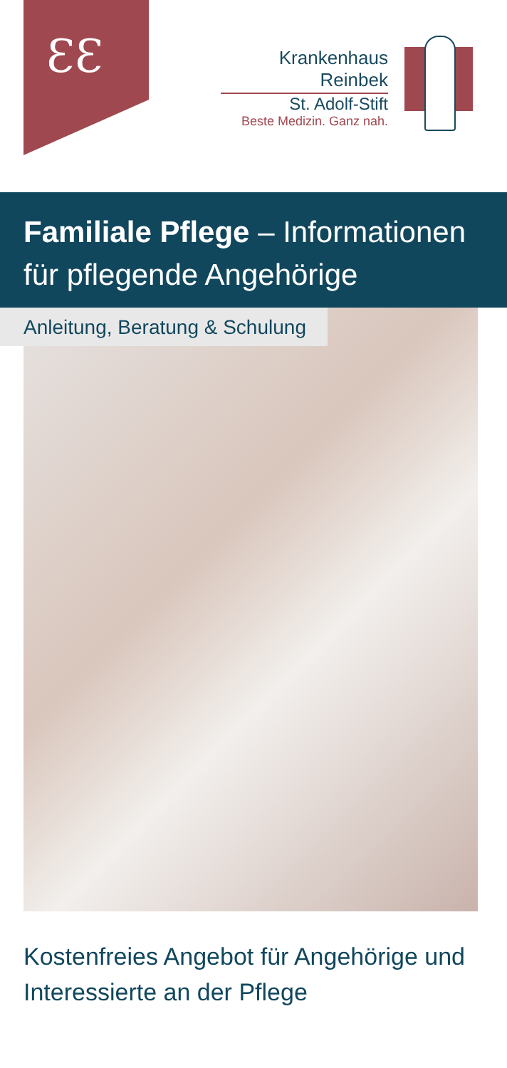ƐƐ
Krankenhaus Reinbek
St. Adolf-Stift
Beste Medizin. Ganz nah.
Familiale Pflege – Informationen
für pflegende Angehörige
Anleitung, Beratung & Schulung
Kostenfreies Angebot für Angehörige und
Interessierte an der Pflege